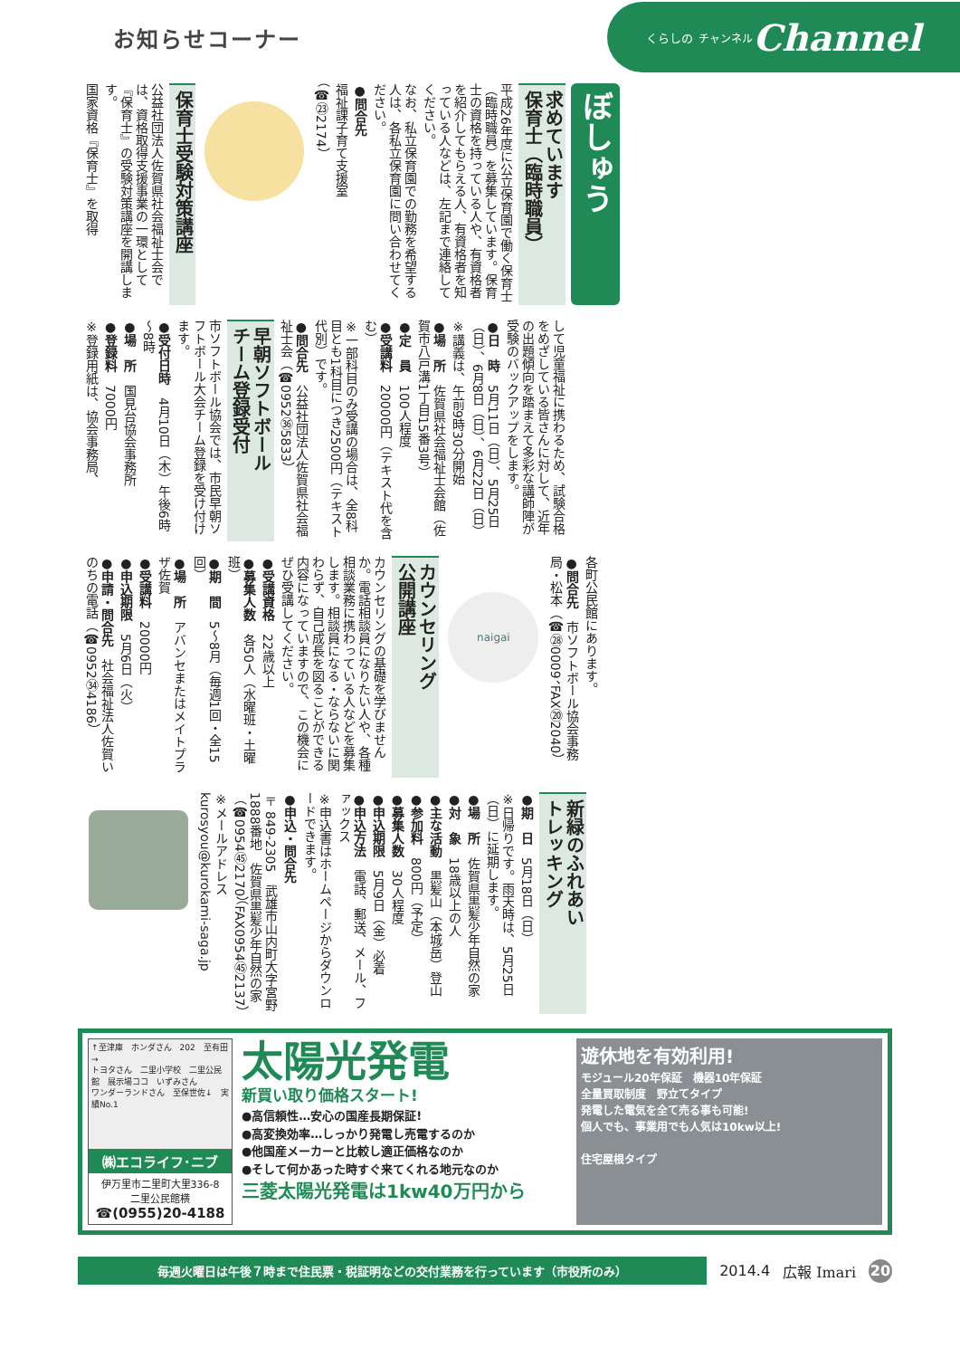お知らせコーナー
くらしの チャンネル Channel
ぼしゅう
求めています
保育士（臨時職員）
平成26年度に公立保育園で働く保育士（臨時職員）を募集しています。保育士の資格を持っている人や、有資格者を紹介してもらえる人、有資格者を知っている人などは、左記まで連絡してください。
なお、私立保育園での勤務を希望する人は、各私立保育園に問い合わせてください。
●問合先
福祉課子育て支援室
（☎㉓2174）
保育士受験対策講座
公益社団法人佐賀県社会福祉士会では、資格取得支援事業の一環として『保育士』の受験対策講座を開講します。
国家資格『保育士』を取得
して児童福祉に携わるため、試験合格をめざしている皆さんに対して、近年の出題傾向を踏まえて多彩な講師陣が受験のバックアップをします。
●日　時　5月11日（日）、5月25日（日）、6月8日（日）、6月22日（日）
※講義は、午前9時30分開始
●場　所　佐賀県社会福祉士会館（佐賀市八戸溝1丁目15番3号）
●定　員　100人程度
●受講料　20000円（テキスト代を含む）
※一部科目のみ受講の場合は、全8科目とも1科目につき2500円（テキスト代別）です。
●問合先　公益社団法人佐賀県社会福祉士会（☎0952㊱5833）
早朝ソフトボール
チーム登録受付
市ソフトボール協会では、市民早朝ソフトボール大会チーム登録を受け付けます。
●受付日時　4月10日（木）午後6時～8時
●場　所　国見台協会事務所
●登録料　7000円
※登録用紙は、協会事務局、
各町公民館にあります。
●問合先　市ソフトボール協会事務局・松本（☎㉘0009、FAX⑳2040）
naigai
カウンセリング
公開講座
カウンセリングの基礎を学びませんか。電話相談員になりたい人や、各種相談業務に携わっている人などを募集します。相談員になる・ならないに関わらず、自己成長を図ることができる内容になっていますので、この機会にぜひ受講してください。
●受講資格　22歳以上
●募集人数　各50人（水曜班・土曜班）
●期　間　5～8月（毎週1回・全15回）
●場　所　アバンセまたはメイトプラザ佐賀
●受講料　20000円
●申込期限　5月6日（火）
●申請・問合先　社会福祉法人佐賀いのちの電話（☎0952㉞4186）
新緑のふれあい
トレッキング
●期　日　5月18日（日）
※日帰りです。雨天時は、5月25日（日）に延期します。
●場　所　佐賀県黒髪少年自然の家
●対　象　18歳以上の人
●主な活動　黒髪山（本城岳）登山
●参加料　800円（予定）
●募集人数　30人程度
●申込期限　5月9日（金）必着
●申込方法　電話、郵送、メール、ファックス
※申込書はホームページからダウンロードできます。
●申込・問合先
〒849-2305　武雄市山内町大字宮野1888番地　佐賀県黒髪少年自然の家（☎0954㊺2170）（FAX0954㊺2137）
※メールアドレス　kurosyou@kurokami-saga.jp
↑至津庫　ホンダさん　202　至有田→
トヨタさん　二里小学校　二里公民館　展示場ココ　いずみさん
ワンダーランドさん　至保世佐↓　実績No.1
㈱エコライフ･ニブ
伊万里市二里町大里336-8
二里公民館横
☎(0955)20-4188
太陽光発電
新買い取り価格スタート!
●高信頼性…安心の国産長期保証!
●高変換効率…しっかり発電し売電するのか
●他国産メーカーと比較し適正価格なのか
●そして何かあった時すぐ来てくれる地元なのか
三菱太陽光発電は1kw40万円から
遊休地を有効利用!
モジュール20年保証　機器10年保証
全量買取制度　野立てタイプ
発電した電気を全て売る事も可能!
個人でも、事業用でも人気は10kw以上!
住宅屋根タイプ
毎週火曜日は午後７時まで住民票・税証明などの交付業務を行っています（市役所のみ）
2014.4 広報 Imari
20